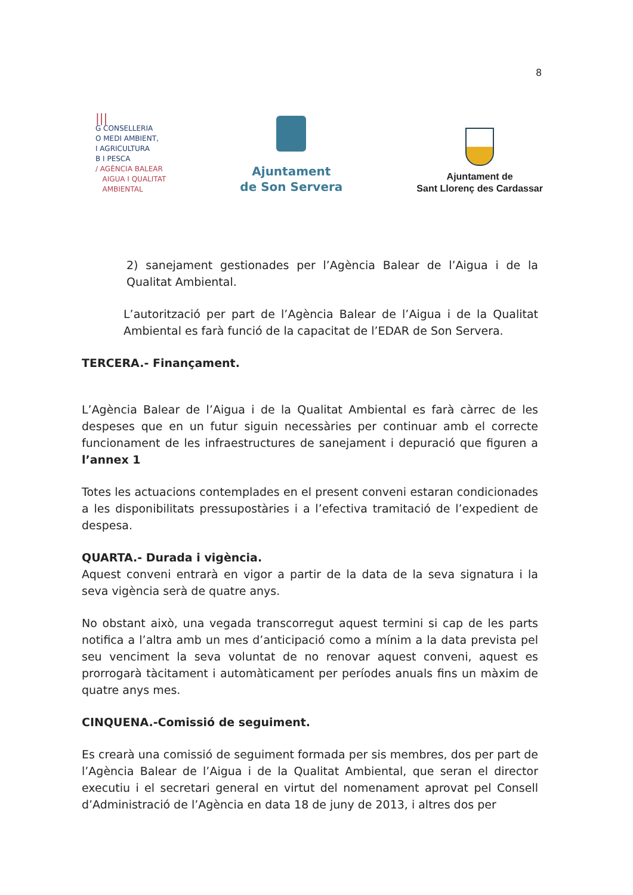8
|||
G CONSELLERIA
O MEDI AMBIENT,
I AGRICULTURA
B I PESCA
/ AGÈNCIA BALEAR
AIGUA I QUALITAT
AMBIENTAL
Ajuntament
de Son Servera
Ajuntament de
Sant Llorenç des Cardassar
2) sanejament gestionades per l’Agència Balear de l’Aigua i de la Qualitat Ambiental.
L’autorització per part de l’Agència Balear de l’Aigua i de la Qualitat Ambiental es farà funció de la capacitat de l’EDAR de Son Servera.
TERCERA.- Finançament.
L’Agència Balear de l’Aigua i de la Qualitat Ambiental es farà càrrec de les despeses que en un futur siguin necessàries per continuar amb el correcte funcionament de les infraestructures de sanejament i depuració que figuren a l’annex 1
Totes les actuacions contemplades en el present conveni estaran condicionades a les disponibilitats pressupostàries i a l’efectiva tramitació de l’expedient de despesa.
QUARTA.- Durada i vigència.
Aquest conveni entrarà en vigor a partir de la data de la seva signatura i la seva vigència serà de quatre anys.
No obstant això, una vegada transcorregut aquest termini si cap de les parts notifica a l’altra amb un mes d’anticipació como a mínim a la data prevista pel seu venciment la seva voluntat de no renovar aquest conveni, aquest es prorrogarà tàcitament i automàticament per períodes anuals fins un màxim de quatre anys mes.
CINQUENA.-Comissió de seguiment.
Es crearà una comissió de seguiment formada per sis membres, dos per part de l’Agència Balear de l’Aigua i de la Qualitat Ambiental, que seran el director executiu i el secretari general en virtut del nomenament aprovat pel Consell d’Administració de l’Agència en data 18 de juny de 2013, i altres dos per